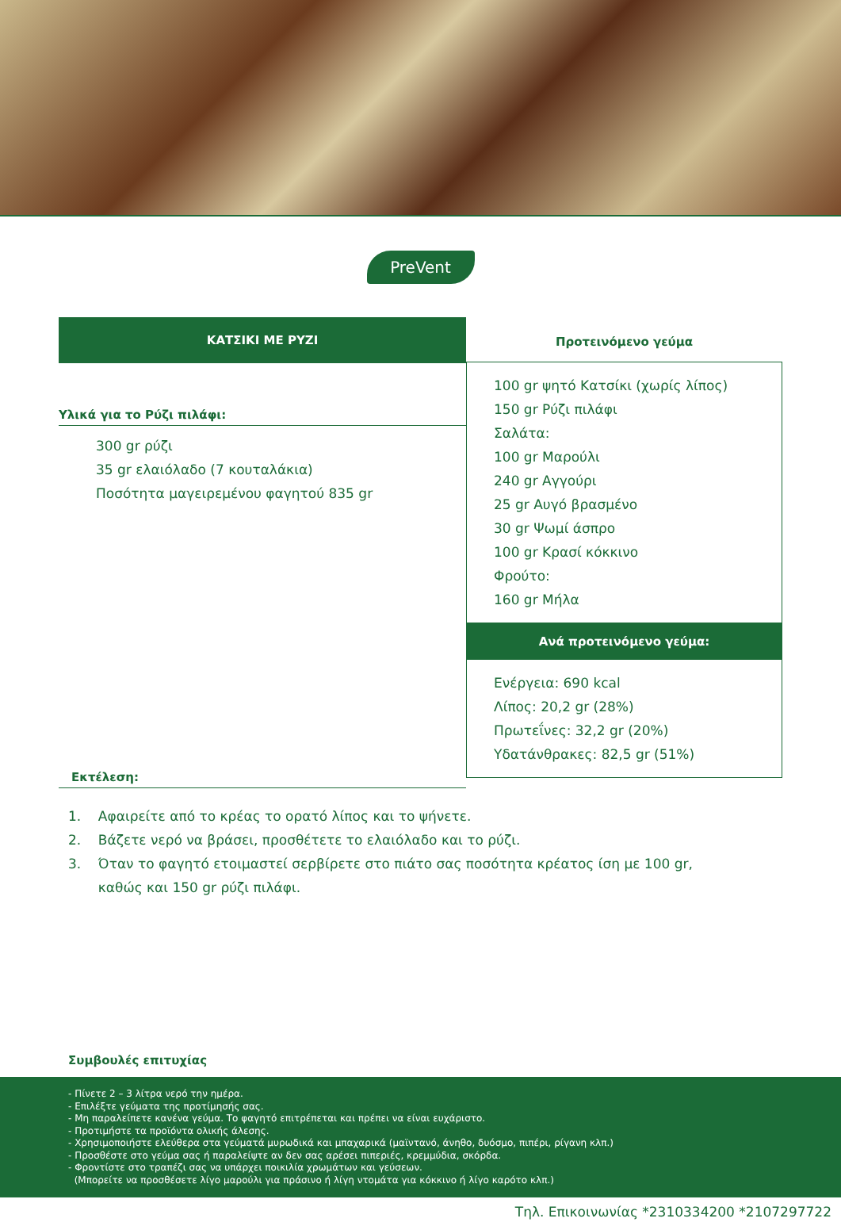PreVent
ΚΑΤΣΙΚΙ ΜΕ ΡΥΖΙ
Υλικά για το Ρύζι πιλάφι:
300 gr ρύζι
35 gr ελαιόλαδο (7 κουταλάκια)
Ποσότητα μαγειρεμένου φαγητού 835 gr
Εκτέλεση:
Προτεινόμενο γεύμα
100 gr ψητό Κατσίκι (χωρίς λίπος)
150 gr Ρύζι πιλάφι
Σαλάτα:
100 gr Μαρούλι
240 gr Αγγούρι
25 gr Αυγό βρασμένο
30 gr Ψωμί άσπρο
100 gr Κρασί κόκκινο
Φρούτο:
160 gr Μήλα
Ανά προτεινόμενο γεύμα:
Ενέργεια: 690 kcal
Λίπος: 20,2 gr (28%)
Πρωτεΐνες: 32,2 gr (20%)
Υδατάνθρακες: 82,5 gr (51%)
1. Αφαιρείτε από το κρέας το ορατό λίπος και το ψήνετε.
2. Βάζετε νερό να βράσει, προσθέτετε το ελαιόλαδο και το ρύζι.
3. Όταν το φαγητό ετοιμαστεί σερβίρετε στο πιάτο σας ποσότητα κρέατος ίση με 100 gr,
καθώς και 150 gr ρύζι πιλάφι.
Συμβουλές επιτυχίας
- Πίνετε 2 – 3 λίτρα νερό την ημέρα.
- Επιλέξτε γεύματα της προτίμησής σας.
- Μη παραλείπετε κανένα γεύμα. Το φαγητό επιτρέπεται και πρέπει να είναι ευχάριστο.
- Προτιμήστε τα προϊόντα ολικής άλεσης.
- Χρησιμοποιήστε ελεύθερα στα γεύματά μυρωδικά και μπαχαρικά (μαϊντανό, άνηθο, δυόσμο, πιπέρι, ρίγανη κλπ.)
- Προσθέστε στο γεύμα σας ή παραλείψτε αν δεν σας αρέσει πιπεριές, κρεμμύδια, σκόρδα.
- Φροντίστε στο τραπέζι σας να υπάρχει ποικιλία χρωμάτων και γεύσεων.
(Μπορείτε να προσθέσετε λίγο μαρούλι για πράσινο ή λίγη ντομάτα για κόκκινο ή λίγο καρότο κλπ.)
Τηλ. Επικοινωνίας *2310334200 *2107297722